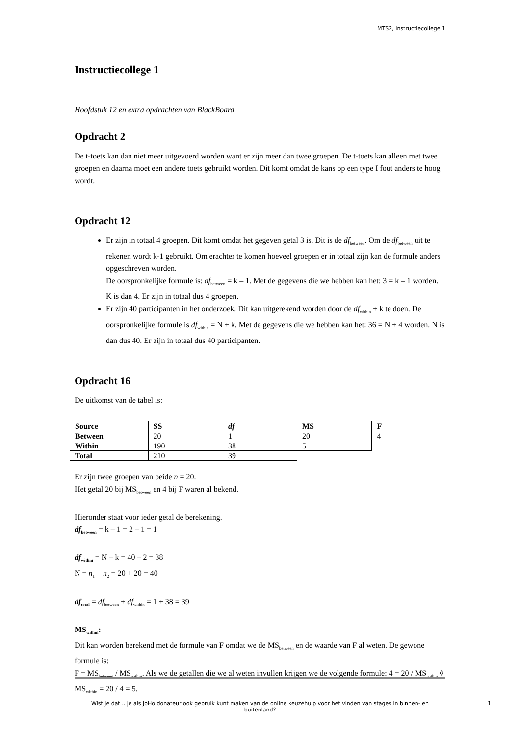MTS2, Instructiecollege 1
Instructiecollege 1
Hoofdstuk 12 en extra opdrachten van BlackBoard
Opdracht 2
De t-toets kan dan niet meer uitgevoerd worden want er zijn meer dan twee groepen. De t-toets kan alleen met twee groepen en daarna moet een andere toets gebruikt worden. Dit komt omdat de kans op een type I fout anders te hoog wordt.
Opdracht 12
Er zijn in totaal 4 groepen. Dit komt omdat het gegeven getal 3 is. Dit is de df<sub>between</sub>. Om de df<sub>between</sub> uit te rekenen wordt k-1 gebruikt. Om erachter te komen hoeveel groepen er in totaal zijn kan de formule anders opgeschreven worden.
De oorspronkelijke formule is: df<sub>between</sub> = k – 1. Met de gegevens die we hebben kan het: 3 = k – 1 worden. K is dan 4. Er zijn in totaal dus 4 groepen.
Er zijn 40 participanten in het onderzoek. Dit kan uitgerekend worden door de df<sub>within</sub> + k te doen. De oorspronkelijke formule is df<sub>within</sub> = N + k. Met de gegevens die we hebben kan het: 36 = N + 4 worden. N is dan dus 40. Er zijn in totaal dus 40 participanten.
Opdracht 16
De uitkomst van de tabel is:
| Source | SS | df | MS | F |
| Between | 20 | 1 | 20 | 4 |
| Within | 190 | 38 | 5 | |
| Total | 210 | 39 | | |
Er zijn twee groepen van beide n = 20.
Het getal 20 bij MS<sub>between</sub> en 4 bij F waren al bekend.
Hieronder staat voor ieder getal de berekening.
df<sub>between</sub> = k – 1 = 2 – 1 = 1
df<sub>within</sub> = N – k = 40 – 2 = 38
N = n<sub>1</sub> + n<sub>2</sub> = 20 + 20 = 40
df<sub>total</sub> = df<sub>between</sub> + df<sub>within</sub> = 1 + 38 = 39
MS<sub>within</sub>:
Dit kan worden berekend met de formule van F omdat we de MS<sub>between</sub> en de waarde van F al weten. De gewone formule is:
F = MS<sub>between</sub> / MS<sub>within</sub>. Als we de getallen die we al weten invullen krijgen we de volgende formule: 4 = 20 / MS<sub>within</sub> ◊ MS<sub>within</sub> = 20 / 4 = 5.
Wist je dat... je als JoHo donateur ook gebruik kunt maken van de online keuzehulp voor het vinden van stages in binnen- en buitenland?
1